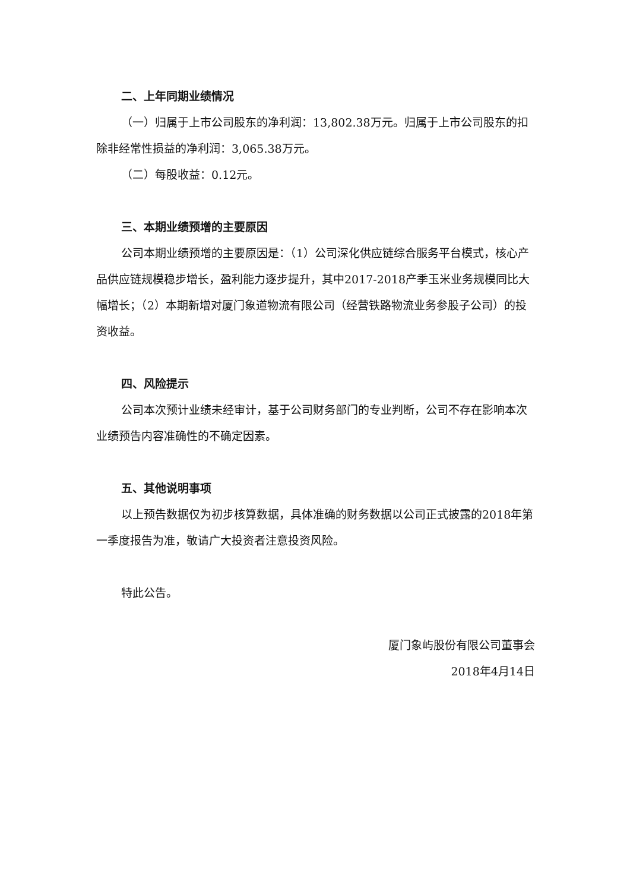二、上年同期业绩情况
（一）归属于上市公司股东的净利润：13,802.38万元。归属于上市公司股东的扣除非经常性损益的净利润：3,065.38万元。
（二）每股收益：0.12元。
三、本期业绩预增的主要原因
公司本期业绩预增的主要原因是：（1）公司深化供应链综合服务平台模式，核心产品供应链规模稳步增长，盈利能力逐步提升，其中2017-2018产季玉米业务规模同比大幅增长；（2）本期新增对厦门象道物流有限公司（经营铁路物流业务参股子公司）的投资收益。
四、风险提示
公司本次预计业绩未经审计，基于公司财务部门的专业判断，公司不存在影响本次业绩预告内容准确性的不确定因素。
五、其他说明事项
以上预告数据仅为初步核算数据，具体准确的财务数据以公司正式披露的2018年第一季度报告为准，敬请广大投资者注意投资风险。
特此公告。
厦门象屿股份有限公司董事会
2018年4月14日